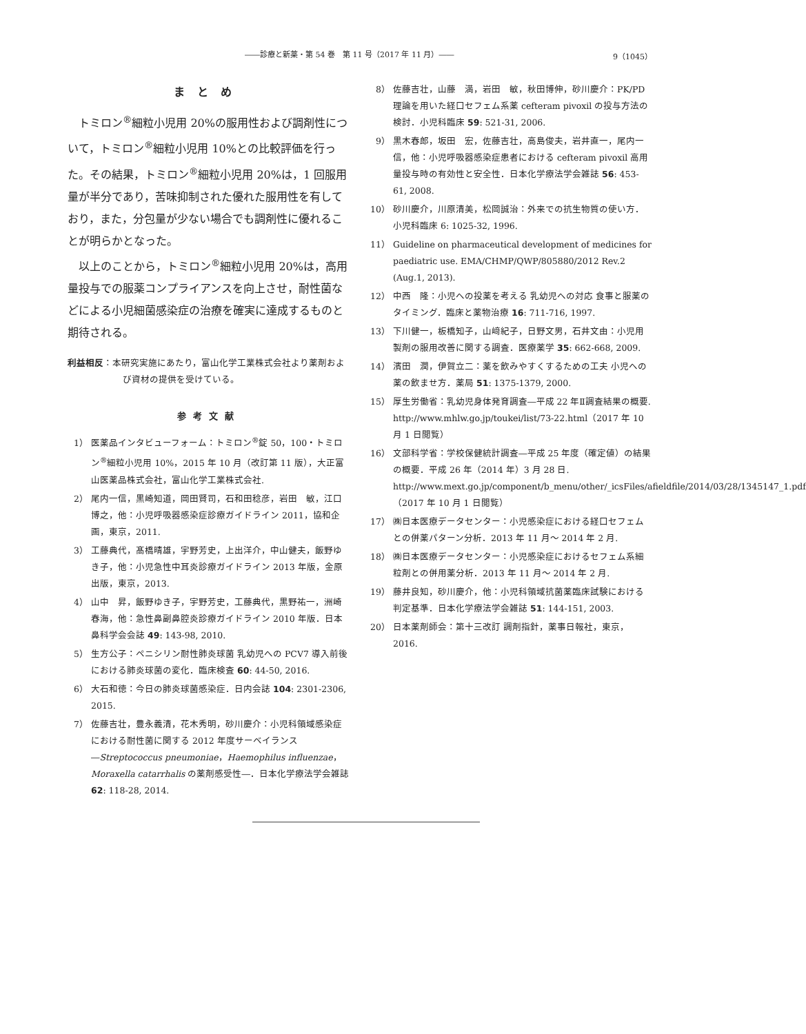――診療と新薬・第 54 巻　第 11 号（2017 年 11 月）―― 9（1045）
まとめ
トミロン<sup>®</sup>細粒小児用 20%の服用性および調剤性について，トミロン<sup>®</sup>細粒小児用 10%との比較評価を行った。その結果，トミロン<sup>®</sup>細粒小児用 20%は，1 回服用量が半分であり，苦味抑制された優れた服用性を有しており，また，分包量が少ない場合でも調剤性に優れることが明らかとなった。
以上のことから，トミロン<sup>®</sup>細粒小児用 20%は，高用量投与での服薬コンプライアンスを向上させ，耐性菌などによる小児細菌感染症の治療を確実に達成するものと期待される。
利益相反：本研究実施にあたり，富山化学工業株式会社より薬剤および資材の提供を受けている。
参考文献
1） 医薬品インタビューフォーム：トミロン<sup>®</sup>錠 50，100・トミロン<sup>®</sup>細粒小児用 10%，2015 年 10 月（改訂第 11 版），大正富山医薬品株式会社，富山化学工業株式会社.
2） 尾内一信，黒崎知道，岡田賢司，石和田稔彦，岩田　敏，江口博之，他：小児呼吸器感染症診療ガイドライン 2011，協和企画，東京，2011.
3） 工藤典代，髙橋晴雄，宇野芳史，上出洋介，中山健夫，飯野ゆき子，他：小児急性中耳炎診療ガイドライン 2013 年版，金原出版，東京，2013.
4） 山中　昇，飯野ゆき子，宇野芳史，工藤典代，黒野祐一，洲崎春海，他：急性鼻副鼻腔炎診療ガイドライン 2010 年版．日本鼻科学会会誌 49: 143-98, 2010.
5） 生方公子：ペニシリン耐性肺炎球菌 乳幼児への PCV7 導入前後における肺炎球菌の変化．臨床検査 60: 44-50, 2016.
6） 大石和徳：今日の肺炎球菌感染症．日内会誌 104: 2301-2306, 2015.
7） 佐藤吉壮，豊永義清，花木秀明，砂川慶介：小児科領域感染症における耐性菌に関する 2012 年度サーベイランス ―Streptococcus pneumoniae，Haemophilus influenzae，Moraxella catarrhalis の薬剤感受性―．日本化学療法学会雑誌 62: 118-28, 2014.
8） 佐藤吉壮，山藤　満，岩田　敏，秋田博伸，砂川慶介：PK/PD 理論を用いた経口セフェム系薬 cefteram pivoxil の投与方法の検討．小児科臨床 59: 521-31, 2006.
9） 黒木春郎，坂田　宏，佐藤吉壮，高島俊夫，岩井直一，尾内一信，他：小児呼吸器感染症患者における cefteram pivoxil 高用量投与時の有効性と安全性．日本化学療法学会雑誌 56: 453-61, 2008.
10） 砂川慶介，川原清美，松岡誠治：外来での抗生物質の使い方．小児科臨床 6: 1025-32, 1996.
11） Guideline on pharmaceutical development of medicines for paediatric use. EMA/CHMP/QWP/805880/2012 Rev.2 (Aug.1, 2013).
12） 中西　隆：小児への投薬を考える 乳幼児への対応 食事と服薬のタイミング．臨床と薬物治療 16: 711-716, 1997.
13） 下川健一，板橋知子，山﨑紀子，日野文男，石井文由：小児用製剤の服用改善に関する調査．医療薬学 35: 662-668, 2009.
14） 濱田　潤，伊賀立二：薬を飲みやすくするための工夫 小児への薬の飲ませ方．薬局 51: 1375-1379, 2000.
15） 厚生労働省：乳幼児身体発育調査―平成 22 年Ⅱ調査結果の概要. http://www.mhlw.go.jp/toukei/list/73-22.html（2017 年 10 月 1 日閲覧）
16） 文部科学省：学校保健統計調査―平成 25 年度（確定値）の結果の概要．平成 26 年（2014 年）3 月 28 日. http://www.mext.go.jp/component/b_menu/other/_icsFiles/afieldfile/2014/03/28/1345147_1.pdf（2017 年 10 月 1 日閲覧）
17） ㈱日本医療データセンター：小児感染症における経口セフェムとの併薬パターン分析．2013 年 11 月～ 2014 年 2 月.
18） ㈱日本医療データセンター：小児感染症におけるセフェム系細粒剤との併用薬分析．2013 年 11 月～ 2014 年 2 月.
19） 藤井良知，砂川慶介，他：小児科領域抗菌薬臨床試験における判定基準．日本化学療法学会雑誌 51: 144-151, 2003.
20） 日本薬剤師会：第十三改訂 調剤指針，薬事日報社，東京，2016.